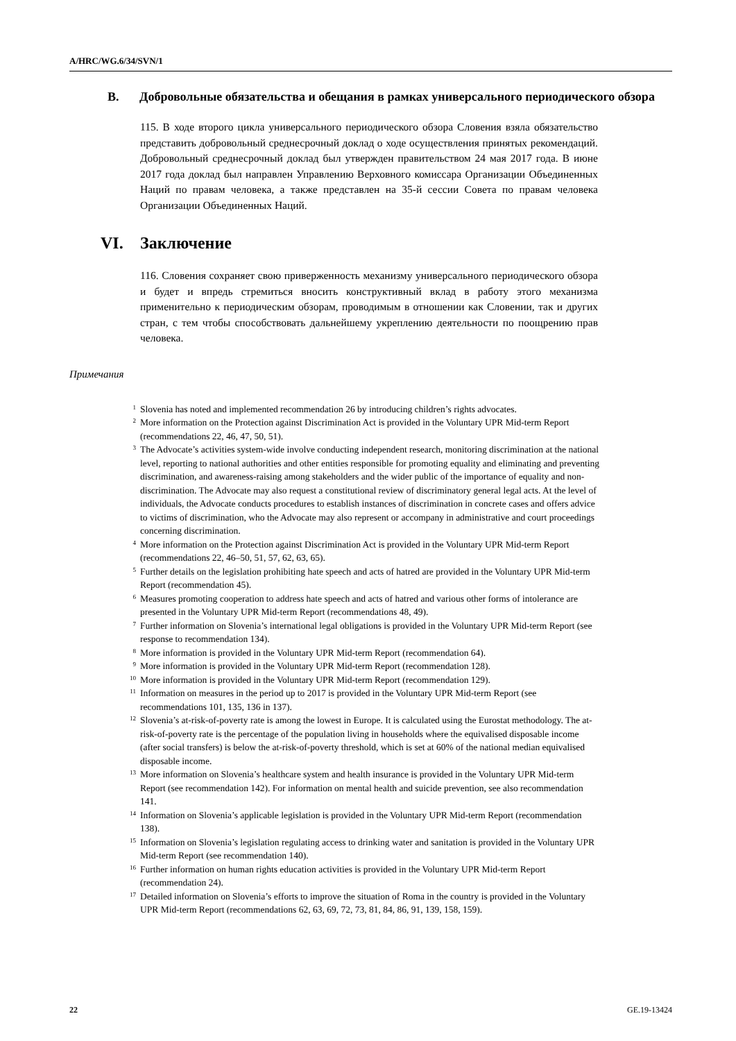A/HRC/WG.6/34/SVN/1
B. Добровольные обязательства и обещания в рамках универсального периодического обзора
115. В ходе второго цикла универсального периодического обзора Словения взяла обязательство представить добровольный среднесрочный доклад о ходе осуществления принятых рекомендаций. Добровольный среднесрочный доклад был утвержден правительством 24 мая 2017 года. В июне 2017 года доклад был направлен Управлению Верховного комиссара Организации Объединенных Наций по правам человека, а также представлен на 35-й сессии Совета по правам человека Организации Объединенных Наций.
VI. Заключение
116. Словения сохраняет свою приверженность механизму универсального периодического обзора и будет и впредь стремиться вносить конструктивный вклад в работу этого механизма применительно к периодическим обзорам, проводимым в отношении как Словении, так и других стран, с тем чтобы способствовать дальнейшему укреплению деятельности по поощрению прав человека.
Примечания
<sup>1</sup> Slovenia has noted and implemented recommendation 26 by introducing children’s rights advocates.
<sup>2</sup> More information on the Protection against Discrimination Act is provided in the Voluntary UPR Mid-term Report (recommendations 22, 46, 47, 50, 51).
<sup>3</sup> The Advocate’s activities system-wide involve conducting independent research, monitoring discrimination at the national level, reporting to national authorities and other entities responsible for promoting equality and eliminating and preventing discrimination, and awareness-raising among stakeholders and the wider public of the importance of equality and non-discrimination. The Advocate may also request a constitutional review of discriminatory general legal acts. At the level of individuals, the Advocate conducts procedures to establish instances of discrimination in concrete cases and offers advice to victims of discrimination, who the Advocate may also represent or accompany in administrative and court proceedings concerning discrimination.
<sup>4</sup> More information on the Protection against Discrimination Act is provided in the Voluntary UPR Mid-term Report (recommendations 22, 46–50, 51, 57, 62, 63, 65).
<sup>5</sup> Further details on the legislation prohibiting hate speech and acts of hatred are provided in the Voluntary UPR Mid-term Report (recommendation 45).
<sup>6</sup> Measures promoting cooperation to address hate speech and acts of hatred and various other forms of intolerance are presented in the Voluntary UPR Mid-term Report (recommendations 48, 49).
<sup>7</sup> Further information on Slovenia’s international legal obligations is provided in the Voluntary UPR Mid-term Report (see response to recommendation 134).
<sup>8</sup> More information is provided in the Voluntary UPR Mid-term Report (recommendation 64).
<sup>9</sup> More information is provided in the Voluntary UPR Mid-term Report (recommendation 128).
<sup>10</sup> More information is provided in the Voluntary UPR Mid-term Report (recommendation 129).
<sup>11</sup> Information on measures in the period up to 2017 is provided in the Voluntary UPR Mid-term Report (see recommendations 101, 135, 136 in 137).
<sup>12</sup> Slovenia’s at-risk-of-poverty rate is among the lowest in Europe. It is calculated using the Eurostat methodology. The at-risk-of-poverty rate is the percentage of the population living in households where the equivalised disposable income (after social transfers) is below the at-risk-of-poverty threshold, which is set at 60% of the national median equivalised disposable income.
<sup>13</sup> More information on Slovenia’s healthcare system and health insurance is provided in the Voluntary UPR Mid-term Report (see recommendation 142). For information on mental health and suicide prevention, see also recommendation 141.
<sup>14</sup> Information on Slovenia’s applicable legislation is provided in the Voluntary UPR Mid-term Report (recommendation 138).
<sup>15</sup> Information on Slovenia’s legislation regulating access to drinking water and sanitation is provided in the Voluntary UPR Mid-term Report (see recommendation 140).
<sup>16</sup> Further information on human rights education activities is provided in the Voluntary UPR Mid-term Report (recommendation 24).
<sup>17</sup> Detailed information on Slovenia’s efforts to improve the situation of Roma in the country is provided in the Voluntary UPR Mid-term Report (recommendations 62, 63, 69, 72, 73, 81, 84, 86, 91, 139, 158, 159).
22 GE.19-13424